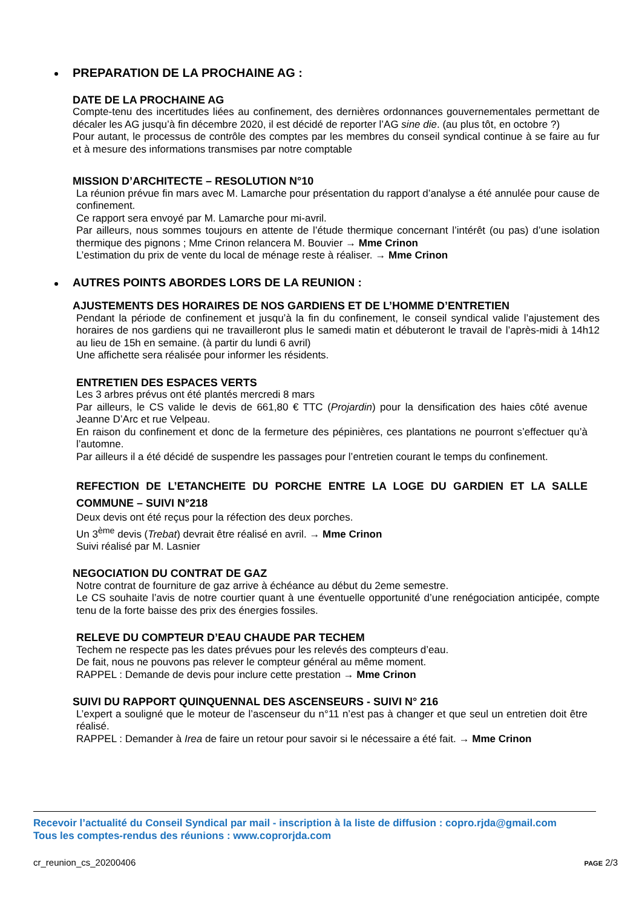PREPARATION DE LA PROCHAINE AG :
DATE DE LA PROCHAINE AG
Compte-tenu des incertitudes liées au confinement, des dernières ordonnances gouvernementales permettant de décaler les AG jusqu’à fin décembre 2020, il est décidé de reporter l’AG sine die. (au plus tôt, en octobre ?)
Pour autant, le processus de contrôle des comptes par les membres du conseil syndical continue à se faire au fur et à mesure des informations transmises par notre comptable
MISSION D’ARCHITECTE – RESOLUTION N°10
La réunion prévue fin mars avec M. Lamarche pour présentation du rapport d’analyse a été annulée pour cause de confinement.
Ce rapport sera envoyé par M. Lamarche pour mi-avril.
Par ailleurs, nous sommes toujours en attente de l’étude thermique concernant l’intérêt (ou pas) d’une isolation thermique des pignons ; Mme Crinon relancera M. Bouvier → Mme Crinon
L’estimation du prix de vente du local de ménage reste à réaliser. → Mme Crinon
AUTRES POINTS ABORDES LORS DE LA REUNION :
AJUSTEMENTS DES HORAIRES DE NOS GARDIENS ET DE L’HOMME D’ENTRETIEN
Pendant la période de confinement et jusqu’à la fin du confinement, le conseil syndical valide l’ajustement des horaires de nos gardiens qui ne travailleront plus le samedi matin et débuteront le travail de l’après-midi à 14h12 au lieu de 15h en semaine. (à partir du lundi 6 avril)
Une affichette sera réalisée pour informer les résidents.
ENTRETIEN DES ESPACES VERTS
Les 3 arbres prévus ont été plantés mercredi 8 mars
Par ailleurs, le CS valide le devis de 661,80 € TTC (Projardin) pour la densification des haies côté avenue Jeanne D’Arc et rue Velpeau.
En raison du confinement et donc de la fermeture des pépinières, ces plantations ne pourront s’effectuer qu’à l’automne.
Par ailleurs il a été décidé de suspendre les passages pour l’entretien courant le temps du confinement.
REFECTION DE L’ETANCHEITE DU PORCHE ENTRE LA LOGE DU GARDIEN ET LA SALLE COMMUNE – SUIVI N°218
Deux devis ont été reçus pour la réfection des deux porches.
Un 3<sup>ème</sup> devis (Trebat) devrait être réalisé en avril. → Mme Crinon
Suivi réalisé par M. Lasnier
NEGOCIATION DU CONTRAT DE GAZ
Notre contrat de fourniture de gaz arrive à échéance au début du 2eme semestre.
Le CS souhaite l’avis de notre courtier quant à une éventuelle opportunité d’une renégociation anticipée, compte tenu de la forte baisse des prix des énergies fossiles.
RELEVE DU COMPTEUR D’EAU CHAUDE PAR TECHEM
Techem ne respecte pas les dates prévues pour les relevés des compteurs d’eau.
De fait, nous ne pouvons pas relever le compteur général au même moment.
RAPPEL : Demande de devis pour inclure cette prestation → Mme Crinon
SUIVI DU RAPPORT QUINQUENNAL DES ASCENSEURS - SUIVI N° 216
L’expert a souligné que le moteur de l’ascenseur du n°11 n’est pas à changer et que seul un entretien doit être réalisé.
RAPPEL : Demander à Irea de faire un retour pour savoir si le nécessaire a été fait. → Mme Crinon
Recevoir l’actualité du Conseil Syndical par mail - inscription à la liste de diffusion : copro.rjda@gmail.com
Tous les comptes-rendus des réunions : www.coprorjda.com
cr_reunion_cs_20200406 PAGE 2/3